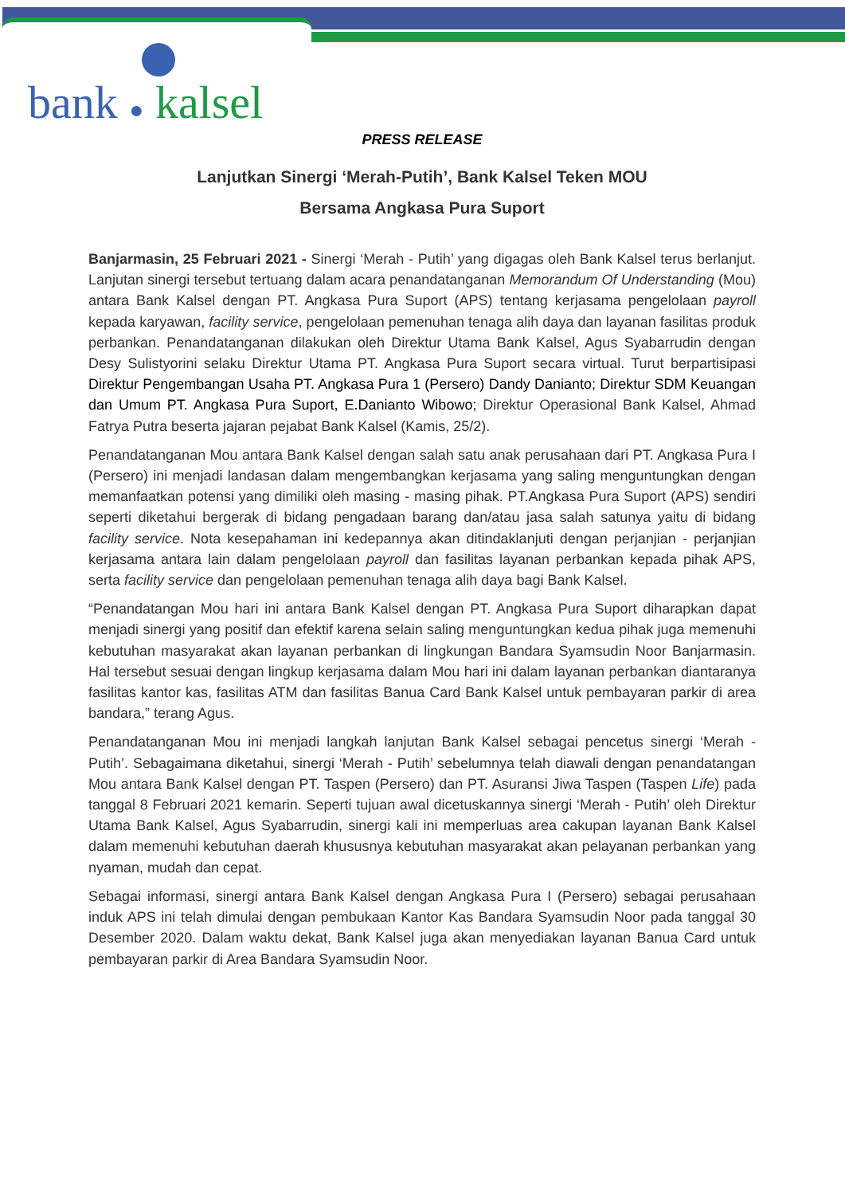bank ● kalsel
PRESS RELEASE
Lanjutkan Sinergi ‘Merah-Putih’, Bank Kalsel Teken MOU
Bersama Angkasa Pura Suport
Banjarmasin, 25 Februari 2021 - Sinergi ‘Merah - Putih’ yang digagas oleh Bank Kalsel terus berlanjut. Lanjutan sinergi tersebut tertuang dalam acara penandatanganan Memorandum Of Understanding (Mou) antara Bank Kalsel dengan PT. Angkasa Pura Suport (APS) tentang kerjasama pengelolaan payroll kepada karyawan, facility service, pengelolaan pemenuhan tenaga alih daya dan layanan fasilitas produk perbankan. Penandatanganan dilakukan oleh Direktur Utama Bank Kalsel, Agus Syabarrudin dengan Desy Sulistyorini selaku Direktur Utama PT. Angkasa Pura Suport secara virtual. Turut berpartisipasi Direktur Pengembangan Usaha PT. Angkasa Pura 1 (Persero) Dandy Danianto; Direktur SDM Keuangan dan Umum PT. Angkasa Pura Suport, E.Danianto Wibowo; Direktur Operasional Bank Kalsel, Ahmad Fatrya Putra beserta jajaran pejabat Bank Kalsel (Kamis, 25/2).
Penandatanganan Mou antara Bank Kalsel dengan salah satu anak perusahaan dari PT. Angkasa Pura I (Persero) ini menjadi landasan dalam mengembangkan kerjasama yang saling menguntungkan dengan memanfaatkan potensi yang dimiliki oleh masing - masing pihak. PT.Angkasa Pura Suport (APS) sendiri seperti diketahui bergerak di bidang pengadaan barang dan/atau jasa salah satunya yaitu di bidang facility service. Nota kesepahaman ini kedepannya akan ditindaklanjuti dengan perjanjian - perjanjian kerjasama antara lain dalam pengelolaan payroll dan fasilitas layanan perbankan kepada pihak APS, serta facility service dan pengelolaan pemenuhan tenaga alih daya bagi Bank Kalsel.
“Penandatangan Mou hari ini antara Bank Kalsel dengan PT. Angkasa Pura Suport diharapkan dapat menjadi sinergi yang positif dan efektif karena selain saling menguntungkan kedua pihak juga memenuhi kebutuhan masyarakat akan layanan perbankan di lingkungan Bandara Syamsudin Noor Banjarmasin. Hal tersebut sesuai dengan lingkup kerjasama dalam Mou hari ini dalam layanan perbankan diantaranya fasilitas kantor kas, fasilitas ATM dan fasilitas Banua Card Bank Kalsel untuk pembayaran parkir di area bandara,” terang Agus.
Penandatanganan Mou ini menjadi langkah lanjutan Bank Kalsel sebagai pencetus sinergi ‘Merah - Putih’. Sebagaimana diketahui, sinergi ‘Merah - Putih’ sebelumnya telah diawali dengan penandatangan Mou antara Bank Kalsel dengan PT. Taspen (Persero) dan PT. Asuransi Jiwa Taspen (Taspen Life) pada tanggal 8 Februari 2021 kemarin. Seperti tujuan awal dicetuskannya sinergi ‘Merah - Putih’ oleh Direktur Utama Bank Kalsel, Agus Syabarrudin, sinergi kali ini memperluas area cakupan layanan Bank Kalsel dalam memenuhi kebutuhan daerah khususnya kebutuhan masyarakat akan pelayanan perbankan yang nyaman, mudah dan cepat.
Sebagai informasi, sinergi antara Bank Kalsel dengan Angkasa Pura I (Persero) sebagai perusahaan induk APS ini telah dimulai dengan pembukaan Kantor Kas Bandara Syamsudin Noor pada tanggal 30 Desember 2020. Dalam waktu dekat, Bank Kalsel juga akan menyediakan layanan Banua Card untuk pembayaran parkir di Area Bandara Syamsudin Noor.